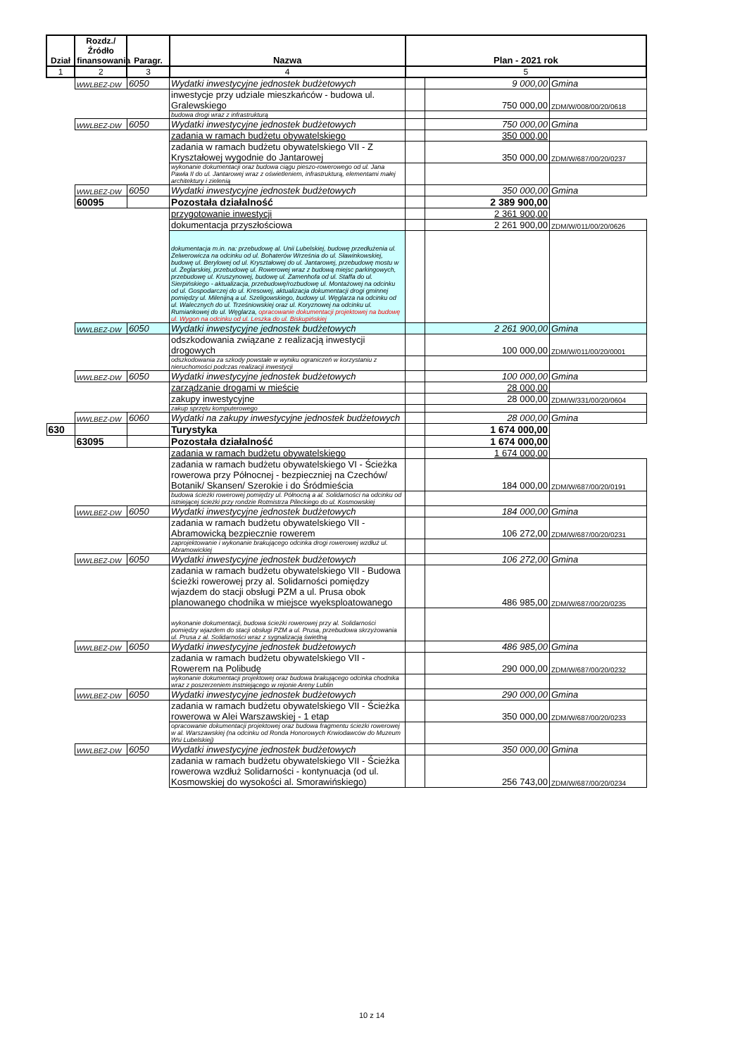| Dział | Rozdz./ Źródło finansowania | Paragr. | Nazwa | Plan - 2021 rok | | |
| --- | --- | --- | --- | --- | --- | --- |
| 1 | 2 | 3 | 4 | 5 | | |
| | WWLBEZ-DW | 6050 | Wydatki inwestycyjne jednostek budżetowych | | 9 000,00 | Gmina |
| | | | inwestycje przy udziale mieszkańców - budowa ul. Gralewskiego | | 750 000,00 | ZDM/W/008/00/20/0618 |
| | | | budowa drogi wraz z infrastrukturą | | | |
| | WWLBEZ-DW | 6050 | Wydatki inwestycyjne jednostek budżetowych | | 750 000,00 | Gmina |
| | | | zadania w ramach budżetu obywatelskiego | | 350 000,00 | |
| | | | zadania w ramach budżetu obywatelskiego VII - Z Kryształowej wygodnie do Jantarowej | | 350 000,00 | ZDM/W/687/00/20/0237 |
| | | | wykonanie dokumentacji oraz budowa ciągu pieszo-rowerowego od ul. Jana Pawła II do ul. Jantarowej wraz z oświetleniem, infrastrukturą, elementami małej architektury i zielenią | | | |
| | WWLBEZ-DW | 6050 | Wydatki inwestycyjne jednostek budżetowych | | 350 000,00 | Gmina |
| | 60095 | | Pozostała działalność | | 2 389 900,00 | |
| | | | przygotowanie inwestycji | | 2 361 900,00 | |
| | | | dokumentacja przyszłościowa | | 2 261 900,00 | ZDM/W/011/00/20/0626 |
| | | | dokumentacja m.in. na: przebudowę al. Unii Lubelskiej, budowę przedłużenia ul. Zelwerowicza na odcinku od ul. Bohaterów Września do ul. Sławinkowskiej, budowę ul. Berylowej od ul. Kryształowej do ul. Jantarowej, przebudowę mostu w ul. Żeglarskiej, przebudowę ul. Rowerowej wraz z budową miejsc parkingowych, przebudowę ul. Kruszynowej, budowę ul. Zamenhofa od ul. Staffa do ul. Sierpińskiego - aktualizacja, przebudowę/rozbudowę ul. Montażowej na odcinku od ul. Gospodarczej do ul. Kresowej, aktualizacja dokumentacji drogi gminnej pomiędzy ul. Milenijną a ul. Szeligowskiego, budowy ul. Węglarza na odcinku od ul. Walecznych do ul. Trześniowskiej oraz ul. Koryznowej na odcinku ul. Rumiankowej do ul. Węglarza, opracowanie dokumentacji projektowej na budowę ul. Wygon na odcinku od ul. Leszka do ul. Biskupińskiej | | | |
| | WWLBEZ-DW | 6050 | Wydatki inwestycyjne jednostek budżetowych | | 2 261 900,00 | Gmina |
| | | | odszkodowania związane z realizacją inwestycji drogowych | | 100 000,00 | ZDM/W/011/00/20/0001 |
| | | | odszkodowania za szkody powstałe w wyniku ograniczeń w korzystaniu z nieruchomości podczas realizacji inwestycji | | | |
| | WWLBEZ-DW | 6050 | Wydatki inwestycyjne jednostek budżetowych | | 100 000,00 | Gmina |
| | | | zarządzanie drogami w mieście | | 28 000,00 | |
| | | | zakupy inwestycyjne | | 28 000,00 | ZDM/W/331/00/20/0604 |
| | | | zakup sprzętu komputerowego | | | |
| | WWLBEZ-DW | 6060 | Wydatki na zakupy inwestycyjne jednostek budżetowych | | 28 000,00 | Gmina |
| 630 | | | Turystyka | | 1 674 000,00 | |
| | 63095 | | Pozostała działalność | | 1 674 000,00 | |
| | | | zadania w ramach budżetu obywatelskiego | | 1 674 000,00 | |
| | | | zadania w ramach budżetu obywatelskiego VI - Ścieżka rowerowa przy Północnej - bezpieczniej na Czechów/ Botanik/ Skansen/ Szerokie i do Śródmieścia | | 184 000,00 | ZDM/W/687/00/20/0191 |
| | | | budowa ścieżki rowerowej pomiędzy ul. Północną a al. Solidarności na odcinku od istniejącej ścieżki przy rondzie Rotmistrza Pileckiego do ul. Kosmowskiej | | | |
| | WWLBEZ-DW | 6050 | Wydatki inwestycyjne jednostek budżetowych | | 184 000,00 | Gmina |
| | | | zadania w ramach budżetu obywatelskiego VII - Abramowicką bezpiecznie rowerem | | 106 272,00 | ZDM/W/687/00/20/0231 |
| | | | zaprojektowanie i wykonanie brakującego odcinka drogi rowerowej wzdłuż ul. Abramowickiej | | | |
| | WWLBEZ-DW | 6050 | Wydatki inwestycyjne jednostek budżetowych | | 106 272,00 | Gmina |
| | | | zadania w ramach budżetu obywatelskiego VII - Budowa ścieżki rowerowej przy al. Solidarności pomiędzy wjazdem do stacji obsługi PZM a ul. Prusa obok planowanego chodnika w miejsce wyeksploatowanego | | 486 985,00 | ZDM/W/687/00/20/0235 |
| | | | wykonanie dokumentacji, budowa ścieżki rowerowej przy al. Solidarności pomiędzy wjazdem do stacji obsługi PZM a ul. Prusa, przebudowa skrzyżowania ul. Prusa z al. Solidarności wraz z sygnalizacją świetlną | | | |
| | WWLBEZ-DW | 6050 | Wydatki inwestycyjne jednostek budżetowych | | 486 985,00 | Gmina |
| | | | zadania w ramach budżetu obywatelskiego VII - Rowerem na Polibudę | | 290 000,00 | ZDM/W/687/00/20/0232 |
| | | | wykonanie dokumentacji projektowej oraz budowa brakującego odcinka chodnika wraz z poszerzeniem instniejącego w rejonie Areny Lublin | | | |
| | WWLBEZ-DW | 6050 | Wydatki inwestycyjne jednostek budżetowych | | 290 000,00 | Gmina |
| | | | zadania w ramach budżetu obywatelskiego VII - Ścieżka rowerowa w Alei Warszawskiej - 1 etap | | 350 000,00 | ZDM/W/687/00/20/0233 |
| | | | opracowanie dokumentacji projektowej oraz budowa fragmentu ścieżki rowerowej w al. Warszawskiej (na odcinku od Ronda Honorowych Krwiodawców do Muzeum Wsi Lubelskiej) | | | |
| | WWLBEZ-DW | 6050 | Wydatki inwestycyjne jednostek budżetowych | | 350 000,00 | Gmina |
| | | | zadania w ramach budżetu obywatelskiego VII - Ścieżka rowerowa wzdłuż Solidarności - kontynuacja (od ul. Kosmowskiej do wysokości al. Smorawińskiego) | | 256 743,00 | ZDM/W/687/00/20/0234 |
10 z 14